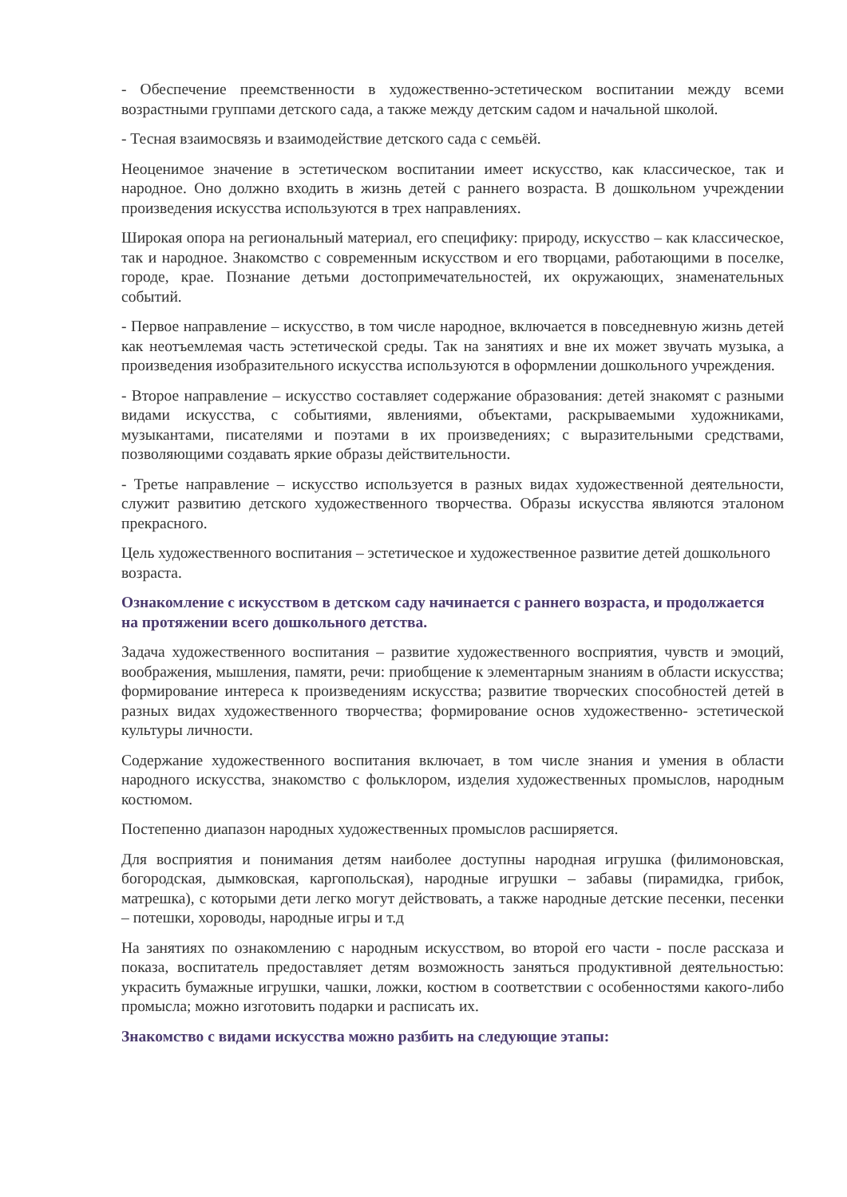- Обеспечение преемственности в художественно-эстетическом воспитании между всеми возрастными группами детского сада, а также между детским садом и начальной школой.
- Тесная взаимосвязь и взаимодействие детского сада с семьёй.
Неоценимое значение в эстетическом воспитании имеет искусство, как классическое, так и народное. Оно должно входить в жизнь детей с раннего возраста. В дошкольном учреждении произведения искусства используются в трех направлениях.
Широкая опора на региональный материал, его специфику: природу, искусство – как классическое, так и народное. Знакомство с современным искусством и его творцами, работающими в поселке, городе, крае. Познание детьми достопримечательностей, их окружающих, знаменательных событий.
- Первое направление – искусство, в том числе народное, включается в повседневную жизнь детей как неотъемлемая часть эстетической среды. Так на занятиях и вне их может звучать музыка, а произведения изобразительного искусства используются в оформлении дошкольного учреждения.
- Второе направление – искусство составляет содержание образования: детей знакомят с разными видами искусства, с событиями, явлениями, объектами, раскрываемыми художниками, музыкантами, писателями и поэтами в их произведениях; с выразительными средствами, позволяющими создавать яркие образы действительности.
- Третье направление – искусство используется в разных видах художественной деятельности, служит развитию детского художественного творчества. Образы искусства являются эталоном прекрасного.
Цель художественного воспитания – эстетическое и художественное развитие детей дошкольного возраста.
Ознакомление с искусством в детском саду начинается с раннего возраста, и продолжается на протяжении всего дошкольного детства.
Задача художественного воспитания – развитие художественного восприятия, чувств и эмоций, воображения, мышления, памяти, речи: приобщение к элементарным знаниям в области искусства; формирование интереса к произведениям искусства; развитие творческих способностей детей в разных видах художественного творчества; формирование основ художественно- эстетической культуры личности.
Содержание художественного воспитания включает, в том числе знания и умения в области народного искусства, знакомство с фольклором, изделия художественных промыслов, народным костюмом.
Постепенно диапазон народных художественных промыслов расширяется.
Для восприятия и понимания детям наиболее доступны народная игрушка (филимоновская, богородская, дымковская, каргопольская), народные игрушки – забавы (пирамидка, грибок, матрешка), с которыми дети легко могут действовать, а также народные детские песенки, песенки – потешки, хороводы, народные игры и т.д
На занятиях по ознакомлению с народным искусством, во второй его части - после рассказа и показа, воспитатель предоставляет детям возможность заняться продуктивной деятельностью: украсить бумажные игрушки, чашки, ложки, костюм в соответствии с особенностями какого-либо промысла; можно изготовить подарки и расписать их.
Знакомство с видами искусства можно разбить на следующие этапы: